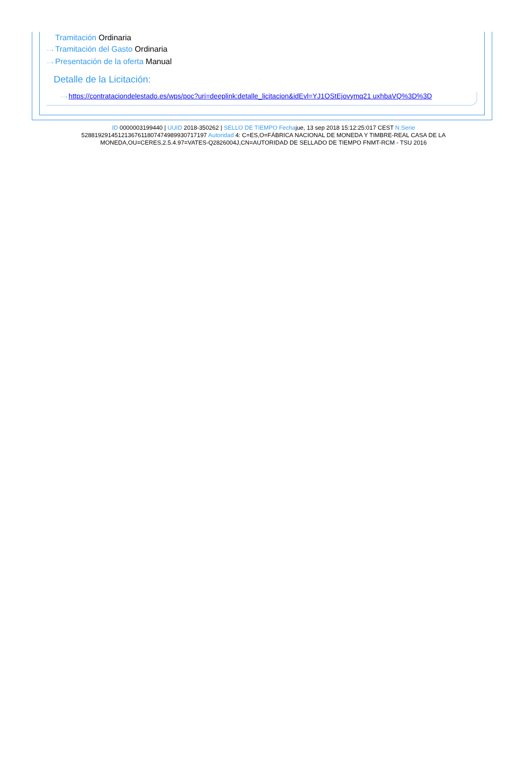Tramitación Ordinaria
···› Tramitación del Gasto Ordinaria
···› Presentación de la oferta Manual
Detalle de la Licitación:
···› https://contrataciondelestado.es/wps/poc?uri=deeplink:detalle_licitacion&idEvl=YJ1OStEjovymq21 uxhbaVQ%3D%3D
ID 0000003199440 | UUID 2018-350262 | SELLO DE TIEMPO Fechajue, 13 sep 2018 15:12:25:017 CEST N.Serie 528819291451213676118074749899307171​97 Autoridad 4: C=ES,O=FÁBRICA NACIONAL DE MONEDA Y TIMBRE-REAL CASA DE LA MONEDA,OU=CERES,2.5.4.97=VATES-Q2826004J,CN=AUTORIDAD DE SELLADO DE TIEMPO FNMT-RCM - TSU 2016